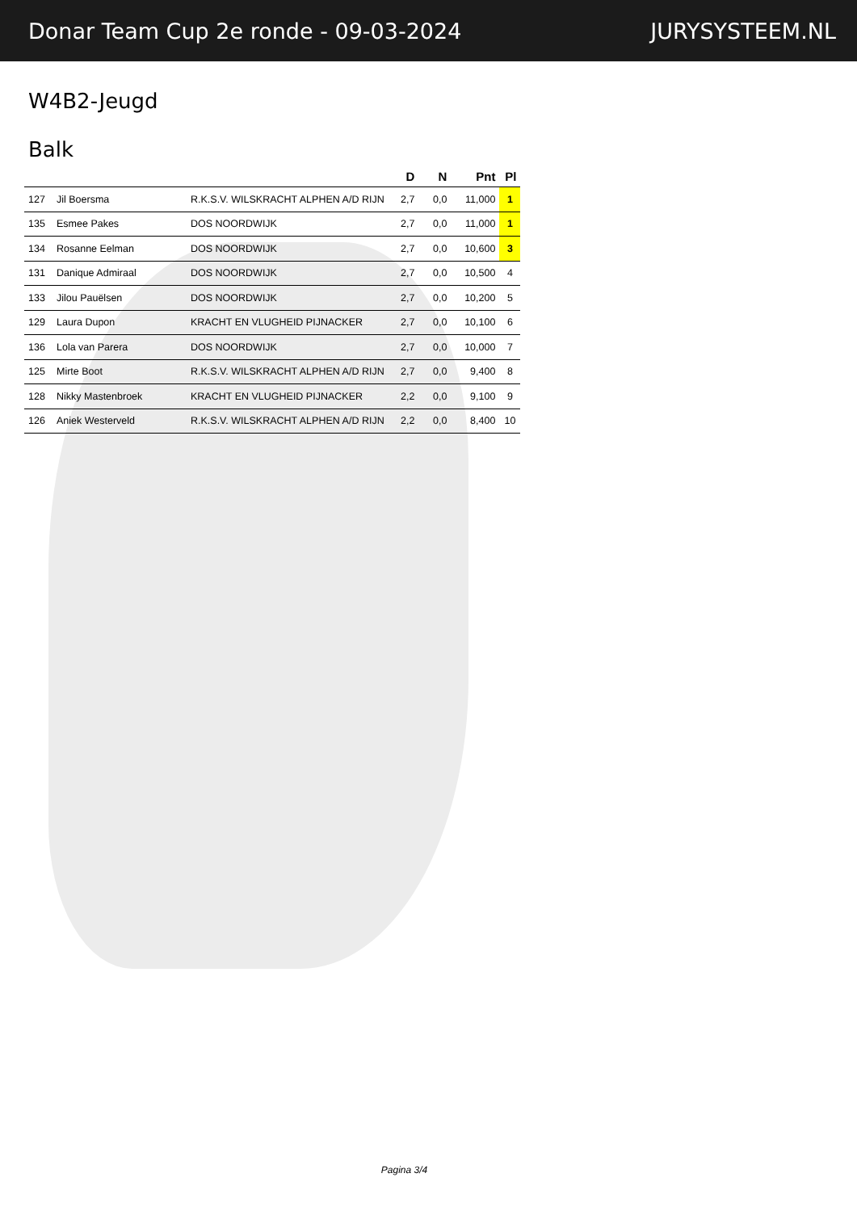Donar Team Cup 2e ronde - 09-03-2024 JURYSYSTEEM.NL
W4B2-Jeugd
Balk
| | | | D | N | Pnt | Pl |
| --- | --- | --- | --- | --- | --- | --- |
| 127 | Jil Boersma | R.K.S.V. WILSKRACHT ALPHEN A/D RIJN | 2,7 | 0,0 | 11,000 | 1 |
| 135 | Esmee Pakes | DOS NOORDWIJK | 2,7 | 0,0 | 11,000 | 1 |
| 134 | Rosanne Eelman | DOS NOORDWIJK | 2,7 | 0,0 | 10,600 | 3 |
| 131 | Danique Admiraal | DOS NOORDWIJK | 2,7 | 0,0 | 10,500 | 4 |
| 133 | Jilou Pauëlsen | DOS NOORDWIJK | 2,7 | 0,0 | 10,200 | 5 |
| 129 | Laura Dupon | KRACHT EN VLUGHEID PIJNACKER | 2,7 | 0,0 | 10,100 | 6 |
| 136 | Lola van Parera | DOS NOORDWIJK | 2,7 | 0,0 | 10,000 | 7 |
| 125 | Mirte Boot | R.K.S.V. WILSKRACHT ALPHEN A/D RIJN | 2,7 | 0,0 | 9,400 | 8 |
| 128 | Nikky Mastenbroek | KRACHT EN VLUGHEID PIJNACKER | 2,2 | 0,0 | 9,100 | 9 |
| 126 | Aniek Westerveld | R.K.S.V. WILSKRACHT ALPHEN A/D RIJN | 2,2 | 0,0 | 8,400 | 10 |
Pagina 3/4